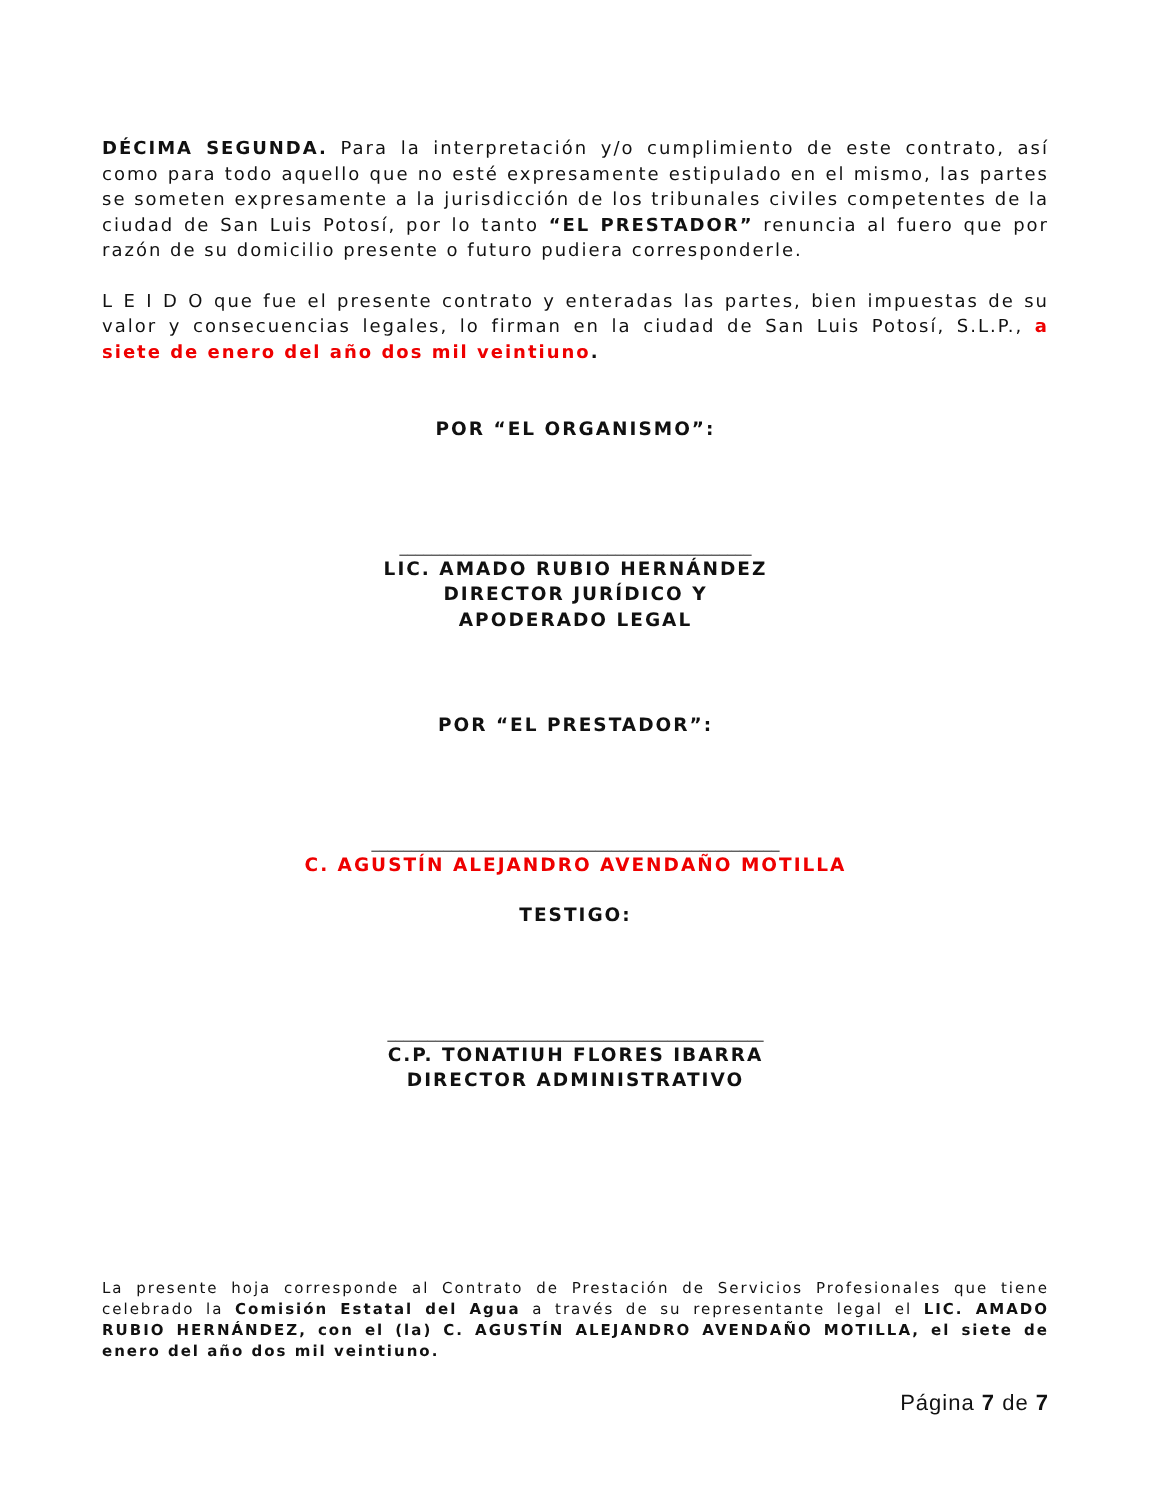DÉCIMA SEGUNDA. Para la interpretación y/o cumplimiento de este contrato, así como para todo aquello que no esté expresamente estipulado en el mismo, las partes se someten expresamente a la jurisdicción de los tribunales civiles competentes de la ciudad de San Luis Potosí, por lo tanto “EL PRESTADOR” renuncia al fuero que por razón de su domicilio presente o futuro pudiera corresponderle.
L E I D O que fue el presente contrato y enteradas las partes, bien impuestas de su valor y consecuencias legales, lo firman en la ciudad de San Luis Potosí, S.L.P., a siete de enero del año dos mil veintiuno.
POR “EL ORGANISMO”:
____________________________________________
LIC. AMADO RUBIO HERNÁNDEZ
DIRECTOR JURÍDICO Y
APODERADO LEGAL
POR “EL PRESTADOR”:
___________________________________________________
C. AGUSTÍN ALEJANDRO AVENDAÑO MOTILLA
TESTIGO:
_______________________________________________
C.P. TONATIUH FLORES IBARRA
DIRECTOR ADMINISTRATIVO
La presente hoja corresponde al Contrato de Prestación de Servicios Profesionales que tiene celebrado la Comisión Estatal del Agua a través de su representante legal el LIC. AMADO RUBIO HERNÁNDEZ, con el (la) C. AGUSTÍN ALEJANDRO AVENDAÑO MOTILLA, el siete de enero del año dos mil veintiuno.
Página 7 de 7